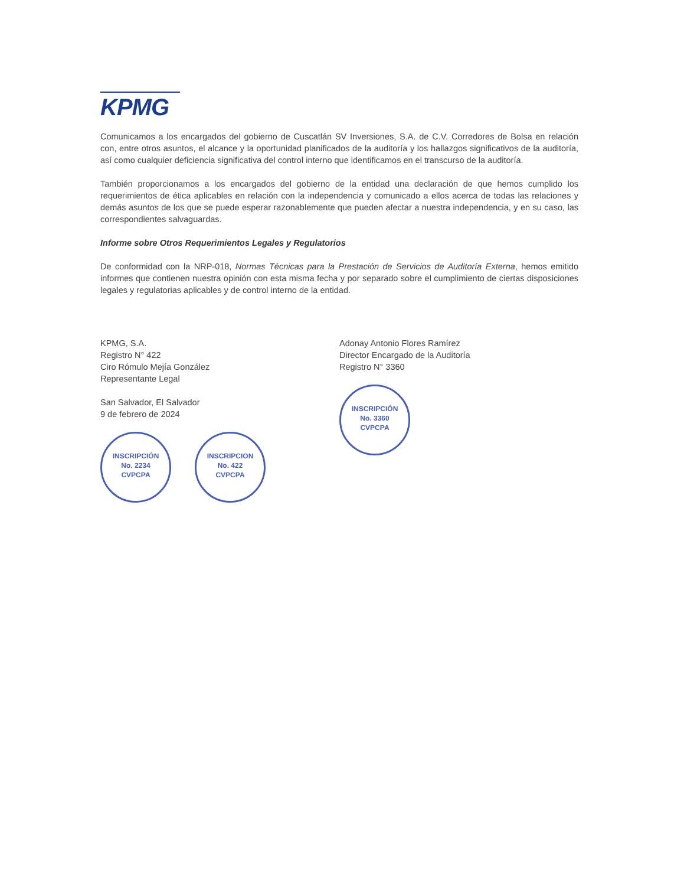KPMG
Comunicamos a los encargados del gobierno de Cuscatlán SV Inversiones, S.A. de C.V. Corredores de Bolsa en relación con, entre otros asuntos, el alcance y la oportunidad planificados de la auditoría y los hallazgos significativos de la auditoría, así como cualquier deficiencia significativa del control interno que identificamos en el transcurso de la auditoría.
También proporcionamos a los encargados del gobierno de la entidad una declaración de que hemos cumplido los requerimientos de ética aplicables en relación con la independencia y comunicado a ellos acerca de todas las relaciones y demás asuntos de los que se puede esperar razonablemente que pueden afectar a nuestra independencia, y en su caso, las correspondientes salvaguardas.
Informe sobre Otros Requerimientos Legales y Regulatorios
De conformidad con la NRP-018, Normas Técnicas para la Prestación de Servicios de Auditoría Externa, hemos emitido informes que contienen nuestra opinión con esta misma fecha y por separado sobre el cumplimiento de ciertas disposiciones legales y regulatorias aplicables y de control interno de la entidad.
KPMG, S.A.
Registro N° 422
Ciro Rómulo Mejía González
Representante Legal
San Salvador, El Salvador
9 de febrero de 2024
INSCRIPCIÓN
No. 2234
CVPCPA INSCRIPCION
No. 422
CVPCPA
Adonay Antonio Flores Ramírez
Director Encargado de la Auditoría
Registro N° 3360
INSCRIPCIÓN
No. 3360
CVPCPA